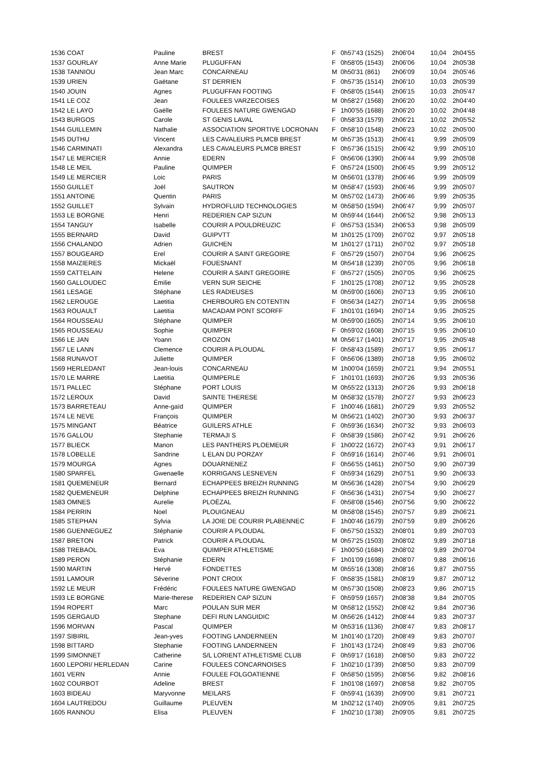| 1536 COAT | Pauline | BREST | F | 0h57'43 (1525) | 2h06'04 | 10,04 | 2h04'55 |
| 1537 GOURLAY | Anne Marie | PLUGUFFAN | F | 0h58'05 (1543) | 2h06'06 | 10,04 | 2h05'38 |
| 1538 TANNIOU | Jean Marc | CONCARNEAU | M | 0h50'31 (861) | 2h06'09 | 10,04 | 2h05'46 |
| 1539 URIEN | Gaëtane | ST DERRIEN | F | 0h57'35 (1514) | 2h06'10 | 10,03 | 2h05'39 |
| 1540 JOUIN | Agnes | PLUGUFFAN FOOTING | F | 0h58'05 (1544) | 2h06'15 | 10,03 | 2h05'47 |
| 1541 LE COZ | Jean | FOULEES VARZECOISES | M | 0h58'27 (1568) | 2h06'20 | 10,02 | 2h04'40 |
| 1542 LE LAYO | Gaëlle | FOULEES NATURE GWENGAD | F | 1h00'55 (1688) | 2h06'20 | 10,02 | 2h04'48 |
| 1543 BURGOS | Carole | ST GENIS LAVAL | F | 0h58'33 (1579) | 2h06'21 | 10,02 | 2h05'52 |
| 1544 GUILLEMIN | Nathalie | ASSOCIATION SPORTIVE LOCRONAN | F | 0h58'10 (1548) | 2h06'23 | 10,02 | 2h05'00 |
| 1545 DUTHU | Vincent | LES CAVALEURS PLMCB BREST | M | 0h57'35 (1513) | 2h06'41 | 9,99 | 2h05'09 |
| 1546 CARMINATI | Alexandra | LES CAVALEURS PLMCB BREST | F | 0h57'36 (1515) | 2h06'42 | 9,99 | 2h05'10 |
| 1547 LE MERCIER | Annie | EDERN | F | 0h56'06 (1390) | 2h06'44 | 9,99 | 2h05'08 |
| 1548 LE MEIL | Pauline | QUIMPER | F | 0h57'24 (1500) | 2h06'45 | 9,99 | 2h05'12 |
| 1549 LE MERCIER | Loic | PARIS | M | 0h56'01 (1378) | 2h06'46 | 9,99 | 2h05'09 |
| 1550 GUILLET | Joël | SAUTRON | M | 0h58'47 (1593) | 2h06'46 | 9,99 | 2h05'07 |
| 1551 ANTOINE | Quentin | PARIS | M | 0h57'02 (1473) | 2h06'46 | 9,99 | 2h05'35 |
| 1552 GUILLET | Sylvain | HYDROFLUID TECHNOLOGIES | M | 0h58'50 (1594) | 2h06'47 | 9,99 | 2h05'07 |
| 1553 LE BORGNE | Henri | REDERIEN CAP SIZUN | M | 0h59'44 (1644) | 2h06'52 | 9,98 | 2h05'13 |
| 1554 TANGUY | Isabelle | COURIR A POULDREUZIC | F | 0h57'53 (1534) | 2h06'53 | 9,98 | 2h05'09 |
| 1555 BERNARD | David | GUIPVTT | M | 1h01'25 (1709) | 2h07'02 | 9,97 | 2h05'18 |
| 1556 CHALANDO | Adrien | GUICHEN | M | 1h01'27 (1711) | 2h07'02 | 9,97 | 2h05'18 |
| 1557 BOUGEARD | Erel | COURIR A SAINT GREGOIRE | F | 0h57'29 (1507) | 2h07'04 | 9,96 | 2h06'25 |
| 1558 MAIZIERES | Mickaël | FOUESNANT | M | 0h54'18 (1239) | 2h07'05 | 9,96 | 2h06'18 |
| 1559 CATTELAIN | Helene | COURIR A SAINT GREGOIRE | F | 0h57'27 (1505) | 2h07'05 | 9,96 | 2h06'25 |
| 1560 GALLOUDEC | Émilie | VERN SUR SEICHE | F | 1h01'25 (1708) | 2h07'12 | 9,95 | 2h05'28 |
| 1561 LESAGE | Stéphane | LES RADIEUSES | M | 0h59'00 (1606) | 2h07'13 | 9,95 | 2h06'10 |
| 1562 LEROUGE | Laetitia | CHERBOURG EN COTENTIN | F | 0h56'34 (1427) | 2h07'14 | 9,95 | 2h06'58 |
| 1563 ROUAULT | Laetitia | MACADAM PONT SCORFF | F | 1h01'01 (1694) | 2h07'14 | 9,95 | 2h05'25 |
| 1564 ROUSSEAU | Stéphane | QUIMPER | M | 0h59'00 (1605) | 2h07'14 | 9,95 | 2h06'10 |
| 1565 ROUSSEAU | Sophie | QUIMPER | F | 0h59'02 (1608) | 2h07'15 | 9,95 | 2h06'10 |
| 1566 LE JAN | Yoann | CROZON | M | 0h56'17 (1401) | 2h07'17 | 9,95 | 2h05'48 |
| 1567 LE LANN | Clemence | COURIR A PLOUDAL | F | 0h58'43 (1589) | 2h07'17 | 9,95 | 2h06'17 |
| 1568 RUNAVOT | Juliette | QUIMPER | F | 0h56'06 (1389) | 2h07'18 | 9,95 | 2h06'02 |
| 1569 HERLEDANT | Jean-louis | CONCARNEAU | M | 1h00'04 (1659) | 2h07'21 | 9,94 | 2h05'51 |
| 1570 LE MARRE | Laetitia | QUIMPERLE | F | 1h01'01 (1693) | 2h07'26 | 9,93 | 2h05'36 |
| 1571 PALLEC | Stéphane | PORT LOUIS | M | 0h55'22 (1313) | 2h07'26 | 9,93 | 2h06'18 |
| 1572 LEROUX | David | SAINTE THERESE | M | 0h58'32 (1578) | 2h07'27 | 9,93 | 2h06'23 |
| 1573 BARRETEAU | Anne-gaïd | QUIMPER | F | 1h00'46 (1681) | 2h07'29 | 9,93 | 2h05'52 |
| 1574 LE NEVE | François | QUIMPER | M | 0h56'21 (1402) | 2h07'30 | 9,93 | 2h06'37 |
| 1575 MINGANT | Béatrice | GUILERS ATHLE | F | 0h59'36 (1634) | 2h07'32 | 9,93 | 2h06'03 |
| 1576 GALLOU | Stephanie | TERMAJI S | F | 0h58'39 (1586) | 2h07'42 | 9,91 | 2h06'26 |
| 1577 BLIECK | Manon | LES PANTHERS PLOEMEUR | F | 1h00'22 (1672) | 2h07'43 | 9,91 | 2h06'17 |
| 1578 LOBELLE | Sandrine | L ELAN DU PORZAY | F | 0h59'16 (1614) | 2h07'46 | 9,91 | 2h06'01 |
| 1579 MOURGA | Agnes | DOUARNENEZ | F | 0h56'55 (1461) | 2h07'50 | 9,90 | 2h07'39 |
| 1580 SPARFEL | Gwenaelle | KORRIGANS LESNEVEN | F | 0h59'34 (1629) | 2h07'51 | 9,90 | 2h06'33 |
| 1581 QUEMENEUR | Bernard | ECHAPPEES BREIZH RUNNING | M | 0h56'36 (1428) | 2h07'54 | 9,90 | 2h06'29 |
| 1582 QUEMENEUR | Delphine | ECHAPPEES BREIZH RUNNING | F | 0h56'36 (1431) | 2h07'54 | 9,90 | 2h06'27 |
| 1583 OMNES | Aurelie | PLOËZAL | F | 0h58'08 (1546) | 2h07'56 | 9,90 | 2h06'22 |
| 1584 PERRIN | Noel | PLOUIGNEAU | M | 0h58'08 (1545) | 2h07'57 | 9,89 | 2h06'21 |
| 1585 STEPHAN | Sylvia | LA JOIE DE COURIR PLABENNEC | F | 1h00'46 (1679) | 2h07'59 | 9,89 | 2h06'26 |
| 1586 GUENNEGUEZ | Stéphanie | COURIR A PLOUDAL | F | 0h57'50 (1532) | 2h08'01 | 9,89 | 2h07'03 |
| 1587 BRETON | Patrick | COURIR A PLOUDAL | M | 0h57'25 (1503) | 2h08'02 | 9,89 | 2h07'18 |
| 1588 TREBAOL | Eva | QUIMPER ATHLETISME | F | 1h00'50 (1684) | 2h08'02 | 9,89 | 2h07'04 |
| 1589 PERON | Stéphanie | EDERN | F | 1h01'09 (1698) | 2h08'07 | 9,88 | 2h06'16 |
| 1590 MARTIN | Hervé | FONDETTES | M | 0h55'16 (1308) | 2h08'16 | 9,87 | 2h07'55 |
| 1591 LAMOUR | Séverine | PONT CROIX | F | 0h58'35 (1581) | 2h08'19 | 9,87 | 2h07'12 |
| 1592 LE MEUR | Frédéric | FOULEES NATURE GWENGAD | M | 0h57'30 (1508) | 2h08'23 | 9,86 | 2h07'15 |
| 1593 LE BORGNE | Marie-therese | REDERIEN CAP SIZUN | F | 0h59'59 (1657) | 2h08'38 | 9,84 | 2h07'05 |
| 1594 ROPERT | Marc | POULAN SUR MER | M | 0h58'12 (1552) | 2h08'42 | 9,84 | 2h07'36 |
| 1595 GERGAUD | Stephane | DEFI RUN LANGUIDIC | M | 0h56'26 (1412) | 2h08'44 | 9,83 | 2h07'37 |
| 1596 MORVAN | Pascal | QUIMPER | M | 0h53'16 (1136) | 2h08'47 | 9,83 | 2h08'17 |
| 1597 SIBIRIL | Jean-yves | FOOTING LANDERNEEN | M | 1h01'40 (1720) | 2h08'49 | 9,83 | 2h07'07 |
| 1598 BITTARD | Stephanie | FOOTING LANDERNEEN | F | 1h01'43 (1724) | 2h08'49 | 9,83 | 2h07'06 |
| 1599 SIMONNET | Catherine | S/L LORIENT ATHLETISME CLUB | F | 0h59'17 (1618) | 2h08'50 | 9,83 | 2h07'22 |
| 1600 LEPORI/ HERLEDAN | Carine | FOULEES CONCARNOISES | F | 1h02'10 (1739) | 2h08'50 | 9,83 | 2h07'09 |
| 1601 VERN | Annie | FOULEE FOLGOATIENNE | F | 0h58'50 (1595) | 2h08'56 | 9,82 | 2h08'16 |
| 1602 COURBOT | Adeline | BREST | F | 1h01'08 (1697) | 2h08'58 | 9,82 | 2h07'05 |
| 1603 BIDEAU | Maryvonne | MEILARS | F | 0h59'41 (1639) | 2h09'00 | 9,81 | 2h07'21 |
| 1604 LAUTREDOU | Guillaume | PLEUVEN | M | 1h02'12 (1740) | 2h09'05 | 9,81 | 2h07'25 |
| 1605 RANNOU | Elisa | PLEUVEN | F | 1h02'10 (1738) | 2h09'05 | 9,81 | 2h07'25 |